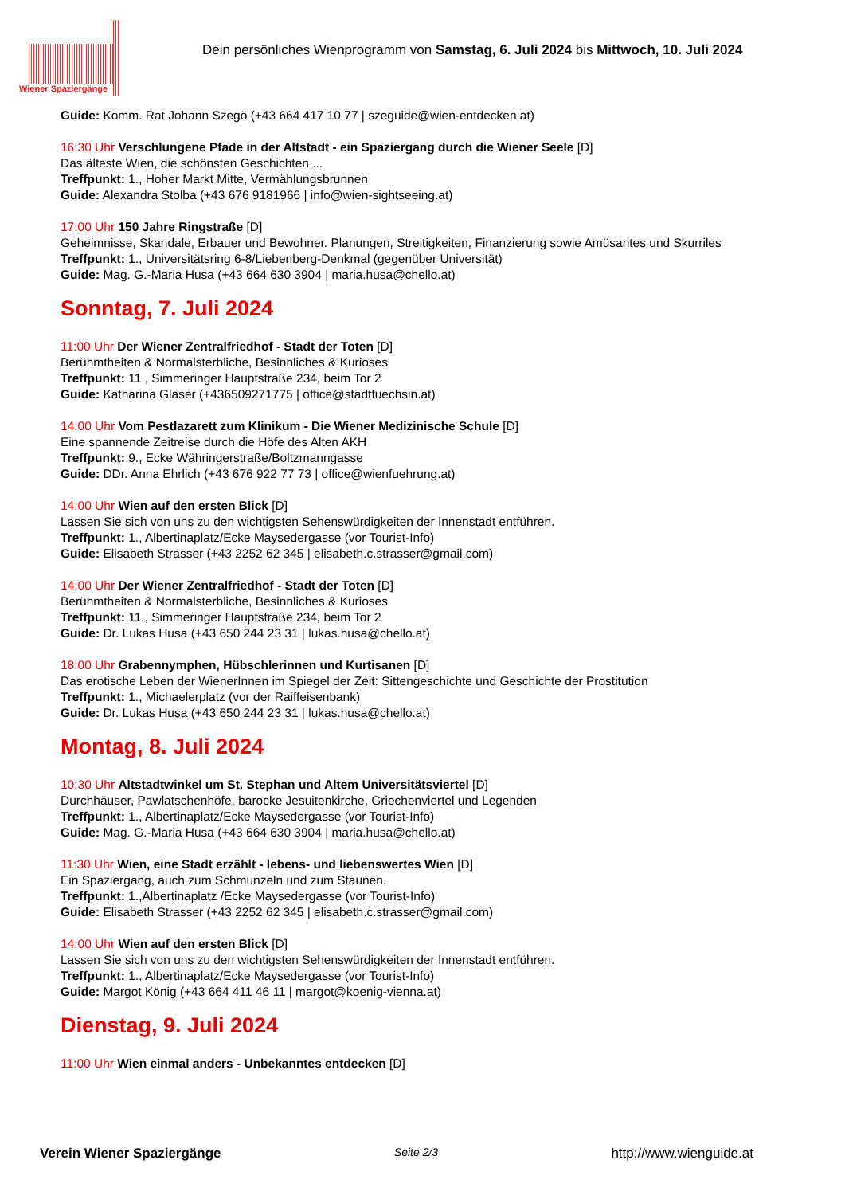Wiener Spaziergänge
Dein persönliches Wienprogramm von Samstag, 6. Juli 2024 bis Mittwoch, 10. Juli 2024
Guide: Komm. Rat Johann Szegö (+43 664 417 10 77 | szeguide@wien-entdecken.at)
16:30 Uhr Verschlungene Pfade in der Altstadt - ein Spaziergang durch die Wiener Seele [D]
Das älteste Wien, die schönsten Geschichten ...
Treffpunkt: 1., Hoher Markt Mitte, Vermählungsbrunnen
Guide: Alexandra Stolba (+43 676 9181966 | info@wien-sightseeing.at)
17:00 Uhr 150 Jahre Ringstraße [D]
Geheimnisse, Skandale, Erbauer und Bewohner. Planungen, Streitigkeiten, Finanzierung sowie Amüsantes und Skurriles
Treffpunkt: 1., Universitätsring 6-8/Liebenberg-Denkmal (gegenüber Universität)
Guide: Mag. G.-Maria Husa (+43 664 630 3904 | maria.husa@chello.at)
Sonntag, 7. Juli 2024
11:00 Uhr Der Wiener Zentralfriedhof - Stadt der Toten [D]
Berühmtheiten & Normalsterbliche, Besinnliches & Kurioses
Treffpunkt: 11., Simmeringer Hauptstraße 234, beim Tor 2
Guide: Katharina Glaser (+436509271775 | office@stadtfuechsin.at)
14:00 Uhr Vom Pestlazarett zum Klinikum - Die Wiener Medizinische Schule [D]
Eine spannende Zeitreise durch die Höfe des Alten AKH
Treffpunkt: 9., Ecke Währingerstraße/Boltzmanngasse
Guide: DDr. Anna Ehrlich (+43 676 922 77 73 | office@wienfuehrung.at)
14:00 Uhr Wien auf den ersten Blick [D]
Lassen Sie sich von uns zu den wichtigsten Sehenswürdigkeiten der Innenstadt entführen.
Treffpunkt: 1., Albertinaplatz/Ecke Maysedergasse (vor Tourist-Info)
Guide: Elisabeth Strasser (+43 2252 62 345 | elisabeth.c.strasser@gmail.com)
14:00 Uhr Der Wiener Zentralfriedhof - Stadt der Toten [D]
Berühmtheiten & Normalsterbliche, Besinnliches & Kurioses
Treffpunkt: 11., Simmeringer Hauptstraße 234, beim Tor 2
Guide: Dr. Lukas Husa (+43 650 244 23 31 | lukas.husa@chello.at)
18:00 Uhr Grabennymphen, Hübschlerinnen und Kurtisanen [D]
Das erotische Leben der WienerInnen im Spiegel der Zeit: Sittengeschichte und Geschichte der Prostitution
Treffpunkt: 1., Michaelerplatz (vor der Raiffeisenbank)
Guide: Dr. Lukas Husa (+43 650 244 23 31 | lukas.husa@chello.at)
Montag, 8. Juli 2024
10:30 Uhr Altstadtwinkel um St. Stephan und Altem Universitätsviertel [D]
Durchhäuser, Pawlatschenhöfe, barocke Jesuitenkirche, Griechenviertel und Legenden
Treffpunkt: 1., Albertinaplatz/Ecke Maysedergasse (vor Tourist-Info)
Guide: Mag. G.-Maria Husa (+43 664 630 3904 | maria.husa@chello.at)
11:30 Uhr Wien, eine Stadt erzählt - lebens- und liebenswertes Wien [D]
Ein Spaziergang, auch zum Schmunzeln und zum Staunen.
Treffpunkt: 1.,Albertinaplatz /Ecke Maysedergasse (vor Tourist-Info)
Guide: Elisabeth Strasser (+43 2252 62 345 | elisabeth.c.strasser@gmail.com)
14:00 Uhr Wien auf den ersten Blick [D]
Lassen Sie sich von uns zu den wichtigsten Sehenswürdigkeiten der Innenstadt entführen.
Treffpunkt: 1., Albertinaplatz/Ecke Maysedergasse (vor Tourist-Info)
Guide: Margot König (+43 664 411 46 11 | margot@koenig-vienna.at)
Dienstag, 9. Juli 2024
11:00 Uhr Wien einmal anders - Unbekanntes entdecken [D]
Verein Wiener Spaziergänge Seite 2/3 http://www.wienguide.at